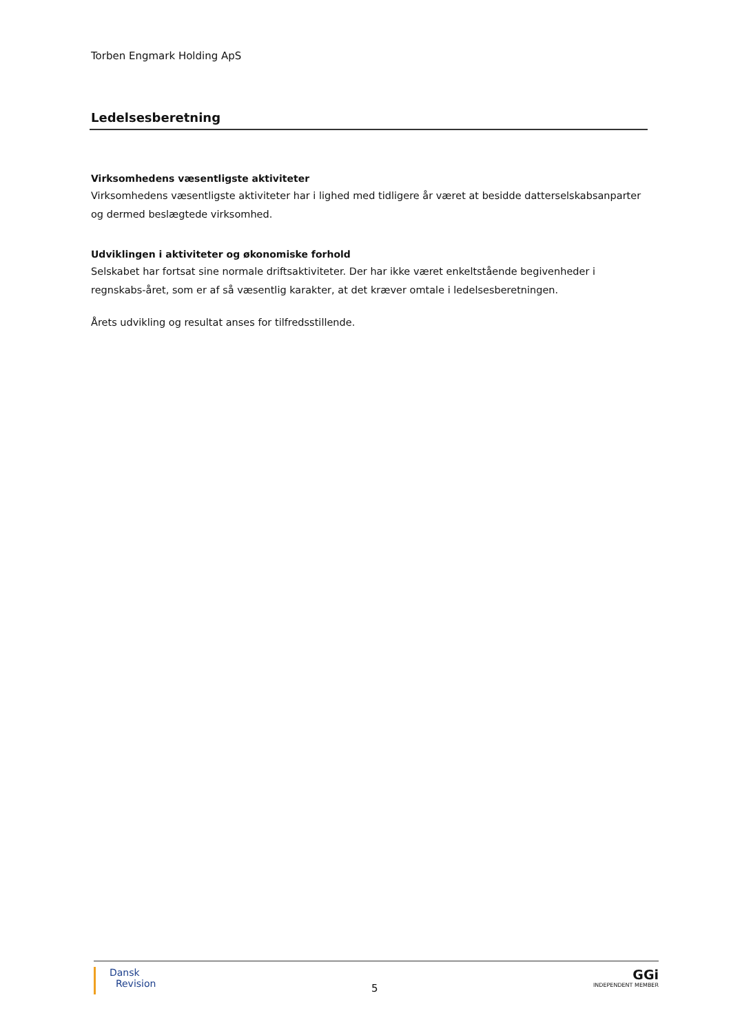Torben Engmark Holding ApS
Ledelsesberetning
Virksomhedens væsentligste aktiviteter
Virksomhedens væsentligste aktiviteter har i lighed med tidligere år været at besidde datterselskabsanparter og dermed beslægtede virksomhed.
Udviklingen i aktiviteter og økonomiske forhold
Selskabet har fortsat sine normale driftsaktiviteter. Der har ikke været enkeltstående begivenheder i regnskabs-året, som er af så væsentlig karakter, at det kræver omtale i ledelsesberetningen.
Årets udvikling og resultat anses for tilfredsstillende.
Dansk
Revision
5
GGi
INDEPENDENT MEMBER